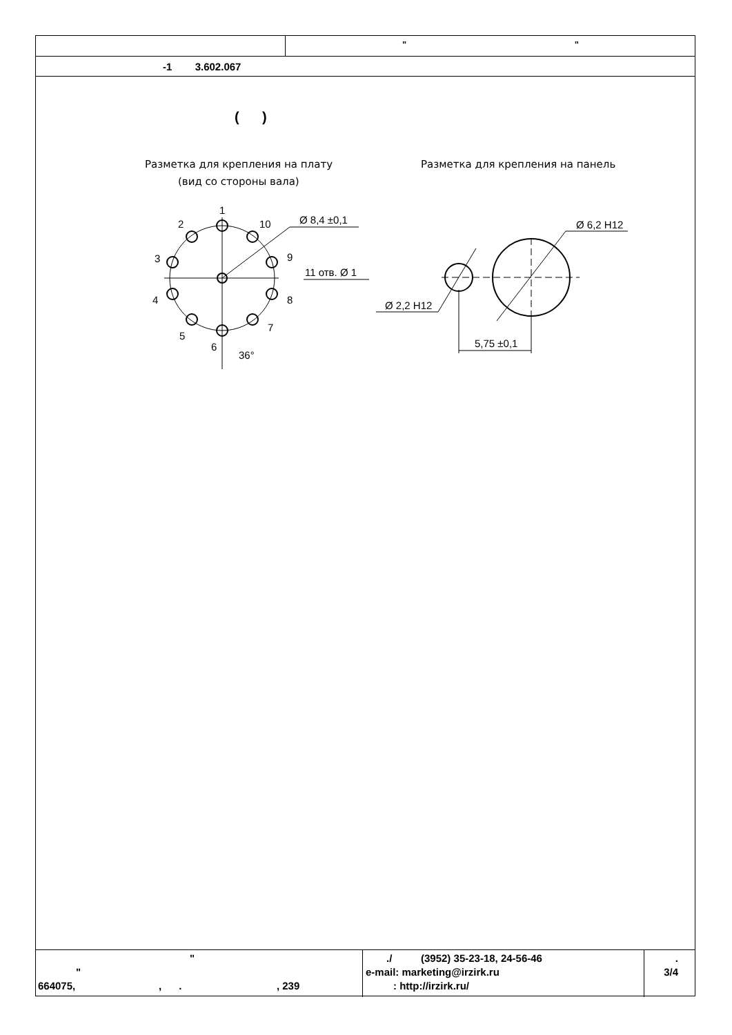" "
-1 3.602.067
( )
Разметка для крепления на плату
(вид со стороны вала)
Разметка для крепления на панель
1
2
10
3
9
4
8
5
7
6
36°
Ø 8,4 ±0,1
11 отв. Ø 1
Ø 2,2 H12
Ø 6,2 H12
5,75 ±0,1
"
"
664075, , . , 239
./ (3952) 35-23-18, 24-56-46
e-mail: marketing@irzirk.ru
: http://irzirk.ru/
.
3/4